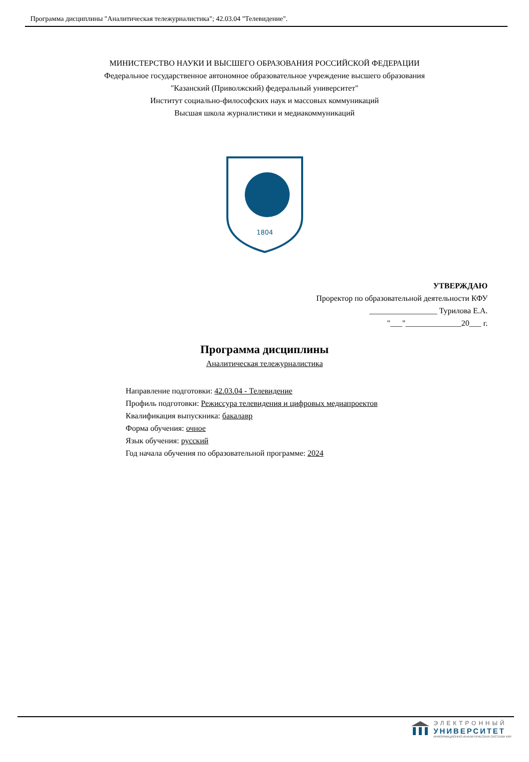Программа дисциплины "Аналитическая тележурналистика"; 42.03.04 "Телевидение".
МИНИСТЕРСТВО НАУКИ И ВЫСШЕГО ОБРАЗОВАНИЯ РОССИЙСКОЙ ФЕДЕРАЦИИ
Федеральное государственное автономное образовательное учреждение высшего образования
"Казанский (Приволжский) федеральный университет"
Институт социально-философских наук и массовых коммуникаций
Высшая школа журналистики и медиакоммуникаций
1804
УТВЕРЖДАЮ
Проректор по образовательной деятельности КФУ
_________________ Турилова Е.А.
"___"______________20___ г.
Программа дисциплины
Аналитическая тележурналистика
Направление подготовки: 42.03.04 - Телевидение
Профиль подготовки: Режиссура телевидения и цифровых медиапроектов
Квалификация выпускника: бакалавр
Форма обучения: очное
Язык обучения: русский
Год начала обучения по образовательной программе: 2024
ЭЛЕКТРОННЫЙ
УНИВЕРСИТЕТ
ИНФОРМАЦИОННО-АНАЛИТИЧЕСКАЯ СИСТЕМА КФУ